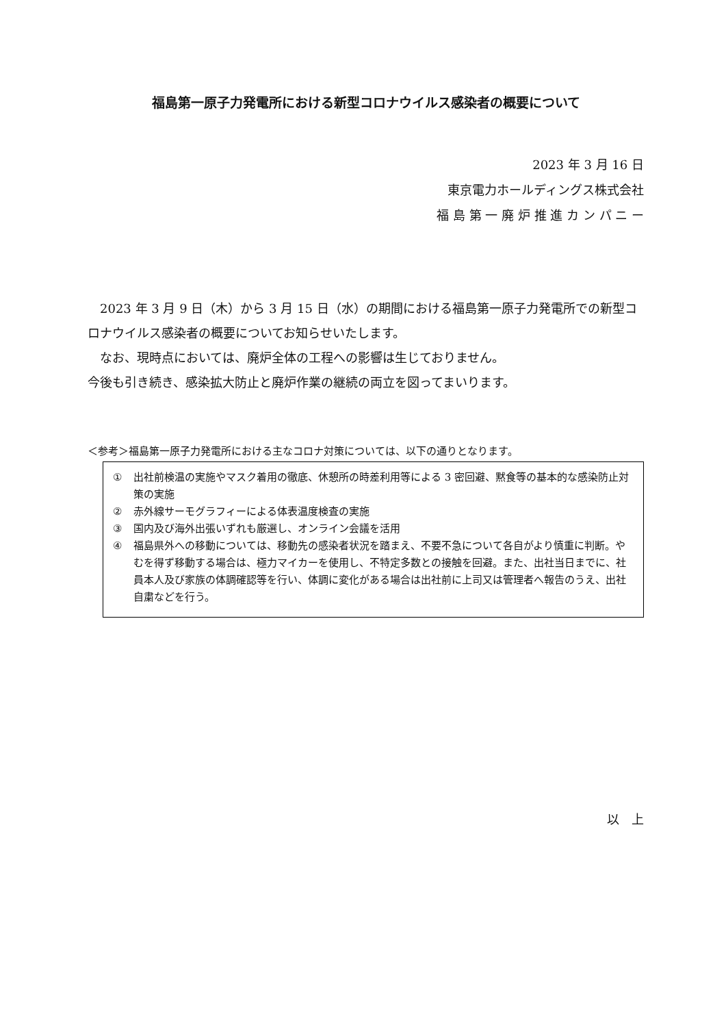福島第一原子力発電所における新型コロナウイルス感染者の概要について
2023 年 3 月 16 日
東京電力ホールディングス株式会社
福 島 第 一 廃 炉 推 進 カ ン パ ニ ー
　2023 年 3 月 9 日（木）から 3 月 15 日（水）の期間における福島第一原子力発電所での新型コロナウイルス感染者の概要についてお知らせいたします。
　なお、現時点においては、廃炉全体の工程への影響は生じておりません。
今後も引き続き、感染拡大防止と廃炉作業の継続の両立を図ってまいります。
＜参考＞福島第一原子力発電所における主なコロナ対策については、以下の通りとなります。
① 出社前検温の実施やマスク着用の徹底、休憩所の時差利用等による 3 密回避、黙食等の基本的な感染防止対策の実施
② 赤外線サーモグラフィーによる体表温度検査の実施
③ 国内及び海外出張いずれも厳選し、オンライン会議を活用
④ 福島県外への移動については、移動先の感染者状況を踏まえ、不要不急について各自がより慎重に判断。やむを得ず移動する場合は、極力マイカーを使用し、不特定多数との接触を回避。また、出社当日までに、社員本人及び家族の体調確認等を行い、体調に変化がある場合は出社前に上司又は管理者へ報告のうえ、出社自粛などを行う。
以　上